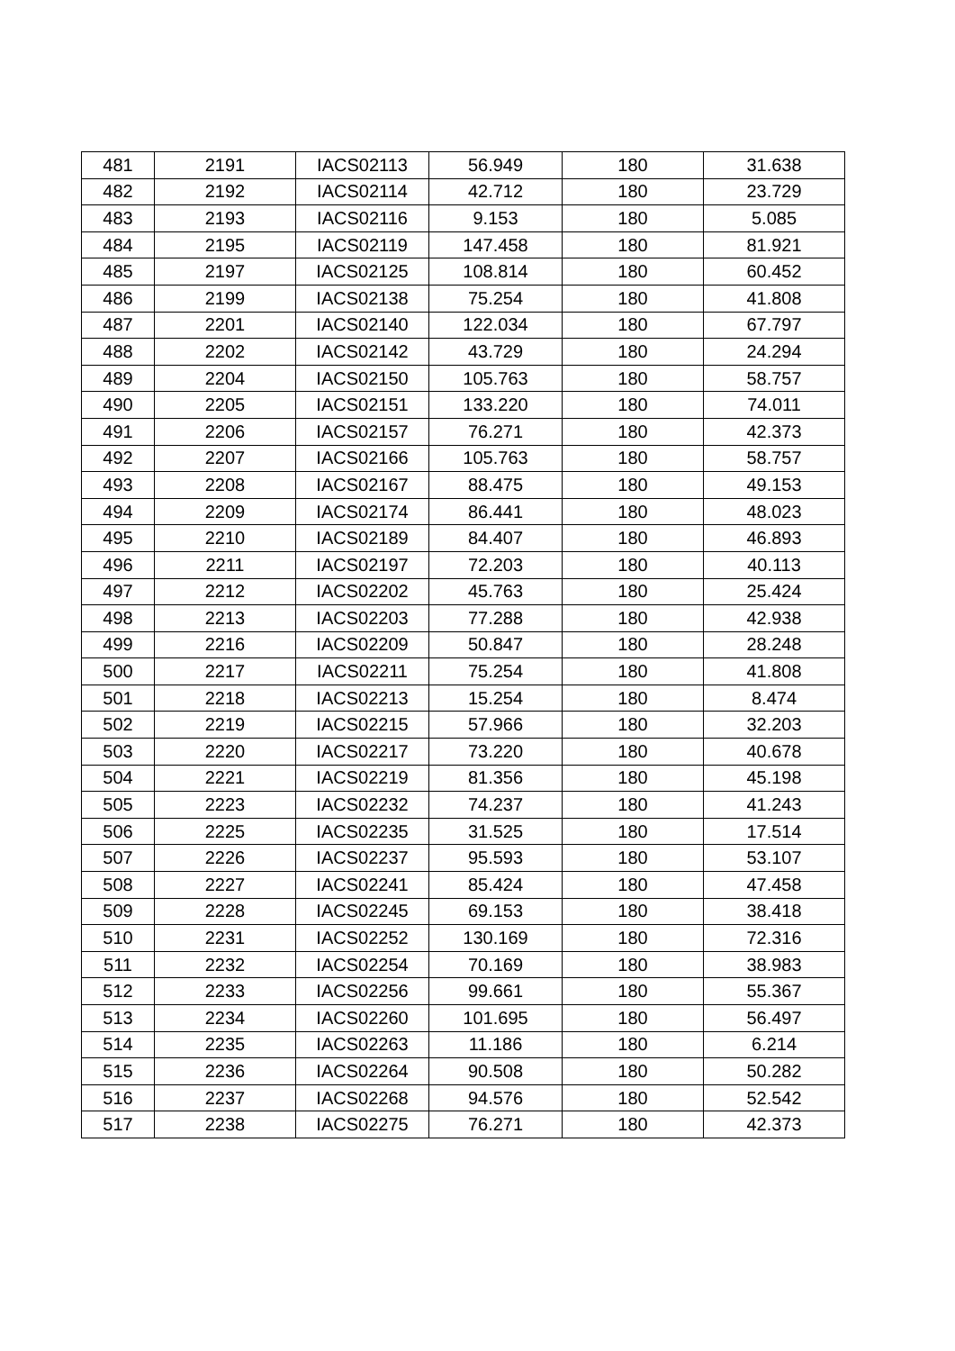| 481 | 2191 | IACS02113 | 56.949 | 180 | 31.638 |
| 482 | 2192 | IACS02114 | 42.712 | 180 | 23.729 |
| 483 | 2193 | IACS02116 | 9.153 | 180 | 5.085 |
| 484 | 2195 | IACS02119 | 147.458 | 180 | 81.921 |
| 485 | 2197 | IACS02125 | 108.814 | 180 | 60.452 |
| 486 | 2199 | IACS02138 | 75.254 | 180 | 41.808 |
| 487 | 2201 | IACS02140 | 122.034 | 180 | 67.797 |
| 488 | 2202 | IACS02142 | 43.729 | 180 | 24.294 |
| 489 | 2204 | IACS02150 | 105.763 | 180 | 58.757 |
| 490 | 2205 | IACS02151 | 133.220 | 180 | 74.011 |
| 491 | 2206 | IACS02157 | 76.271 | 180 | 42.373 |
| 492 | 2207 | IACS02166 | 105.763 | 180 | 58.757 |
| 493 | 2208 | IACS02167 | 88.475 | 180 | 49.153 |
| 494 | 2209 | IACS02174 | 86.441 | 180 | 48.023 |
| 495 | 2210 | IACS02189 | 84.407 | 180 | 46.893 |
| 496 | 2211 | IACS02197 | 72.203 | 180 | 40.113 |
| 497 | 2212 | IACS02202 | 45.763 | 180 | 25.424 |
| 498 | 2213 | IACS02203 | 77.288 | 180 | 42.938 |
| 499 | 2216 | IACS02209 | 50.847 | 180 | 28.248 |
| 500 | 2217 | IACS02211 | 75.254 | 180 | 41.808 |
| 501 | 2218 | IACS02213 | 15.254 | 180 | 8.474 |
| 502 | 2219 | IACS02215 | 57.966 | 180 | 32.203 |
| 503 | 2220 | IACS02217 | 73.220 | 180 | 40.678 |
| 504 | 2221 | IACS02219 | 81.356 | 180 | 45.198 |
| 505 | 2223 | IACS02232 | 74.237 | 180 | 41.243 |
| 506 | 2225 | IACS02235 | 31.525 | 180 | 17.514 |
| 507 | 2226 | IACS02237 | 95.593 | 180 | 53.107 |
| 508 | 2227 | IACS02241 | 85.424 | 180 | 47.458 |
| 509 | 2228 | IACS02245 | 69.153 | 180 | 38.418 |
| 510 | 2231 | IACS02252 | 130.169 | 180 | 72.316 |
| 511 | 2232 | IACS02254 | 70.169 | 180 | 38.983 |
| 512 | 2233 | IACS02256 | 99.661 | 180 | 55.367 |
| 513 | 2234 | IACS02260 | 101.695 | 180 | 56.497 |
| 514 | 2235 | IACS02263 | 11.186 | 180 | 6.214 |
| 515 | 2236 | IACS02264 | 90.508 | 180 | 50.282 |
| 516 | 2237 | IACS02268 | 94.576 | 180 | 52.542 |
| 517 | 2238 | IACS02275 | 76.271 | 180 | 42.373 |